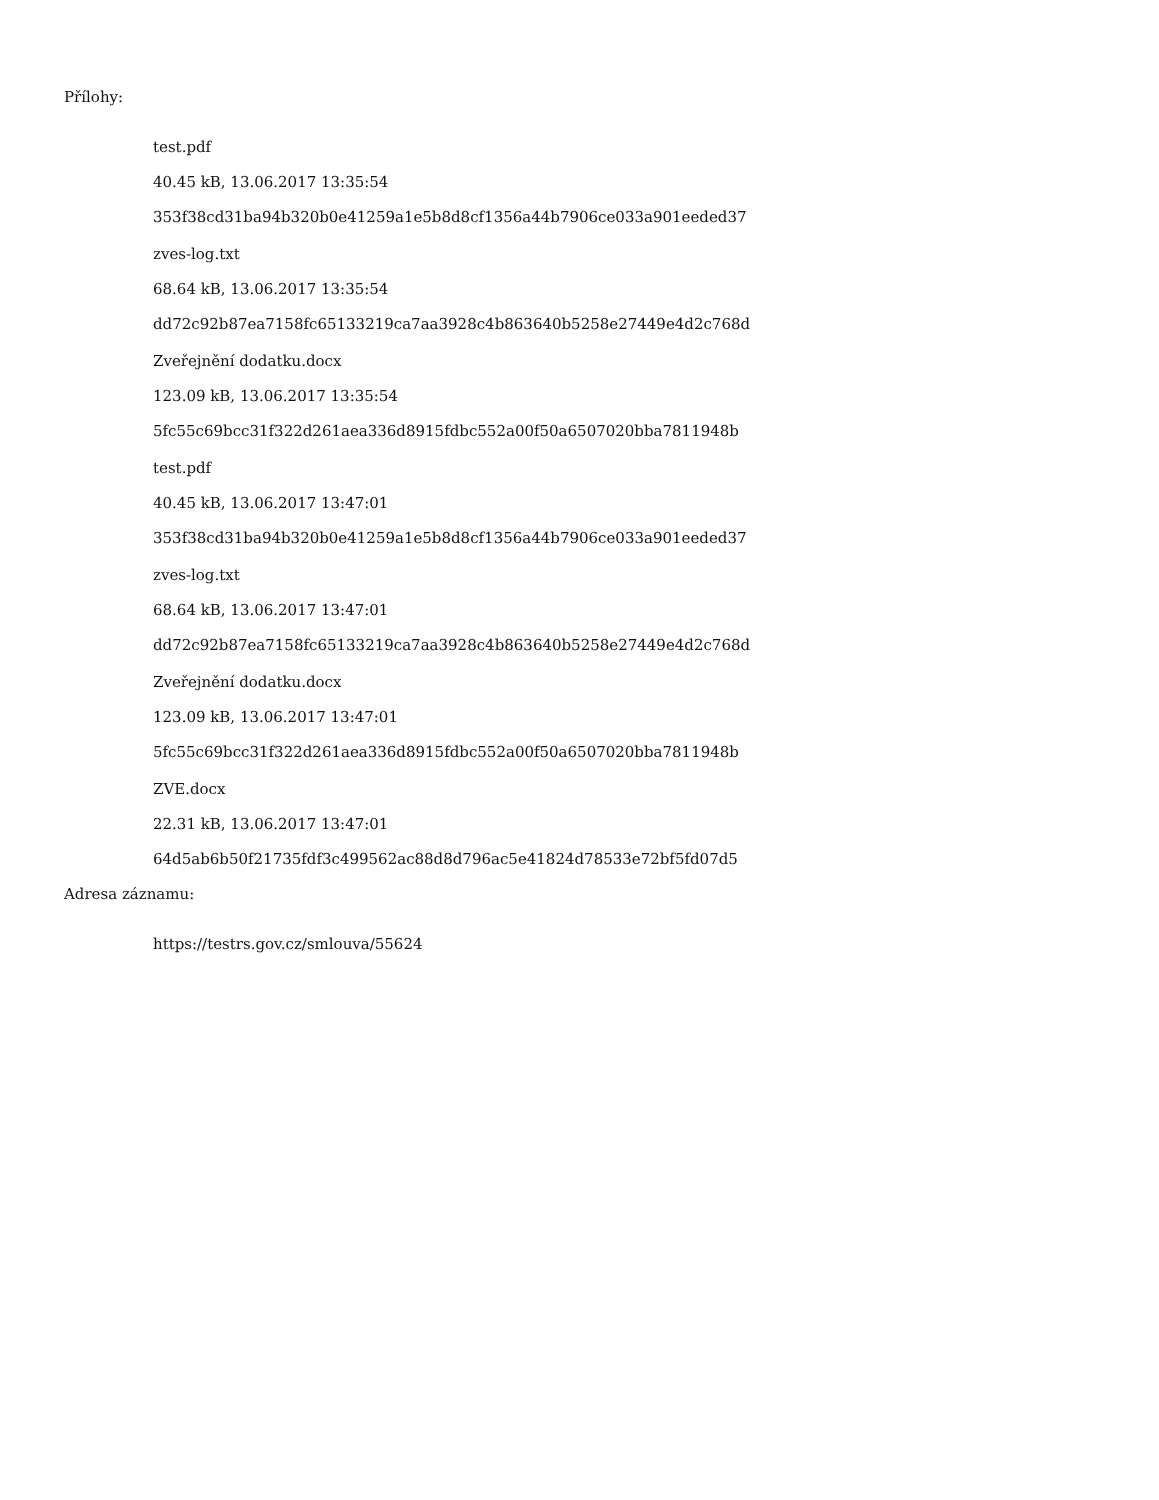Přílohy:
test.pdf
40.45 kB, 13.06.2017 13:35:54
353f38cd31ba94b320b0e41259a1e5b8d8cf1356a44b7906ce033a901eeded37
zves-log.txt
68.64 kB, 13.06.2017 13:35:54
dd72c92b87ea7158fc65133219ca7aa3928c4b863640b5258e27449e4d2c768d
Zveřejnění dodatku.docx
123.09 kB, 13.06.2017 13:35:54
5fc55c69bcc31f322d261aea336d8915fdbc552a00f50a6507020bba7811948b
test.pdf
40.45 kB, 13.06.2017 13:47:01
353f38cd31ba94b320b0e41259a1e5b8d8cf1356a44b7906ce033a901eeded37
zves-log.txt
68.64 kB, 13.06.2017 13:47:01
dd72c92b87ea7158fc65133219ca7aa3928c4b863640b5258e27449e4d2c768d
Zveřejnění dodatku.docx
123.09 kB, 13.06.2017 13:47:01
5fc55c69bcc31f322d261aea336d8915fdbc552a00f50a6507020bba7811948b
ZVE.docx
22.31 kB, 13.06.2017 13:47:01
64d5ab6b50f21735fdf3c499562ac88d8d796ac5e41824d78533e72bf5fd07d5
Adresa záznamu:
https://testrs.gov.cz/smlouva/55624